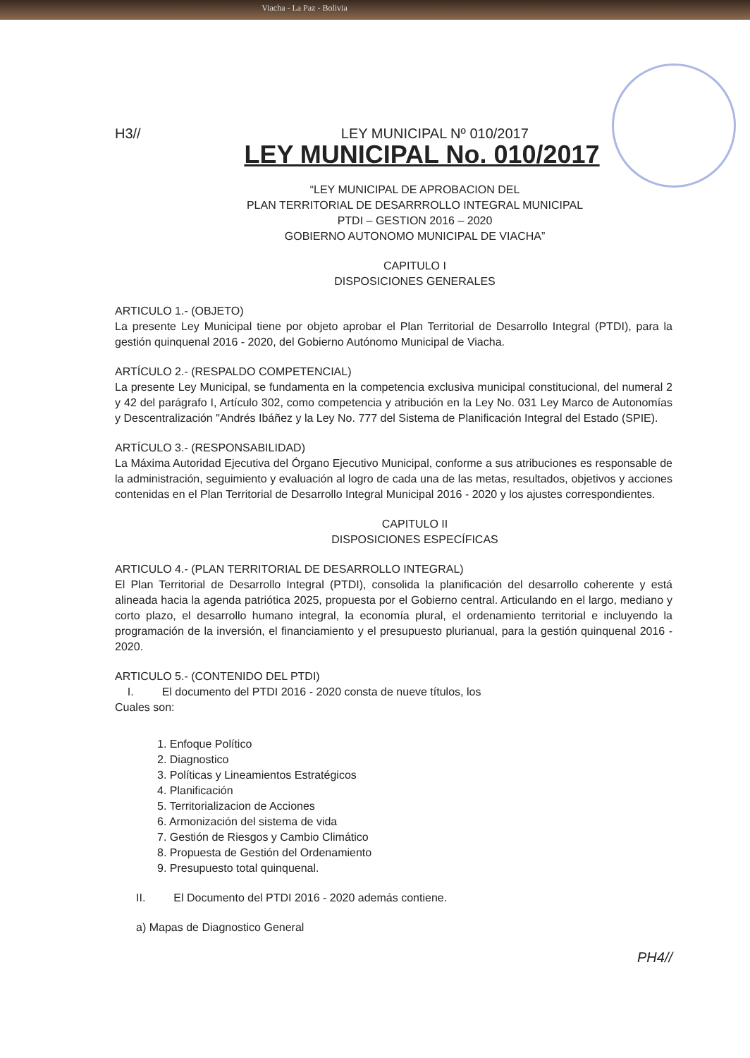Viacha - La Paz - Bolivia
H3// LEY MUNICIPAL Nº 010/2017
LEY MUNICIPAL No. 010/2017
“LEY MUNICIPAL DE APROBACION DEL
PLAN TERRITORIAL DE DESARRROLLO INTEGRAL MUNICIPAL
PTDI – GESTION 2016 – 2020
GOBIERNO AUTONOMO MUNICIPAL DE VIACHA”
CAPITULO I
DISPOSICIONES GENERALES
ARTICULO 1.- (OBJETO)
La presente Ley Municipal tiene por objeto aprobar el Plan Territorial de Desarrollo Integral (PTDI), para la gestión quinquenal 2016 - 2020, del Gobierno Autónomo Municipal de Viacha.
ARTÍCULO 2.- (RESPALDO COMPETENCIAL)
La presente Ley Municipal, se fundamenta en la competencia exclusiva municipal constitucional, del numeral 2 y 42 del parágrafo I, Artículo 302, como competencia y atribución en la Ley No. 031 Ley Marco de Autonomías y Descentralización "Andrés Ibáñez y la Ley No. 777 del Sistema de Planificación Integral del Estado (SPIE).
ARTÍCULO 3.- (RESPONSABILIDAD)
La Máxima Autoridad Ejecutiva del Órgano Ejecutivo Municipal, conforme a sus atribuciones es responsable de la administración, seguimiento y evaluación al logro de cada una de las metas, resultados, objetivos y acciones contenidas en el Plan Territorial de Desarrollo Integral Municipal 2016 - 2020 y los ajustes correspondientes.
CAPITULO II
DISPOSICIONES ESPECÍFICAS
ARTICULO 4.- (PLAN TERRITORIAL DE DESARROLLO INTEGRAL)
El Plan Territorial de Desarrollo Integral (PTDI), consolida la planificación del desarrollo coherente y está alineada hacia la agenda patriótica 2025, propuesta por el Gobierno central. Articulando en el largo, mediano y corto plazo, el desarrollo humano integral, la economía plural, el ordenamiento territorial e incluyendo la programación de la inversión, el financiamiento y el presupuesto plurianual, para la gestión quinquenal 2016 - 2020.
ARTICULO 5.- (CONTENIDO DEL PTDI)
I. El documento del PTDI 2016 - 2020 consta de nueve títulos, los
Cuales son:
1. Enfoque Político
2. Diagnostico
3. Políticas y Lineamientos Estratégicos
4. Planificación
5. Territorializacion de Acciones
6. Armonización del sistema de vida
7. Gestión de Riesgos y Cambio Climático
8. Propuesta de Gestión del Ordenamiento
9. Presupuesto total quinquenal.
II. El Documento del PTDI 2016 - 2020 además contiene.
a) Mapas de Diagnostico General
PH4//